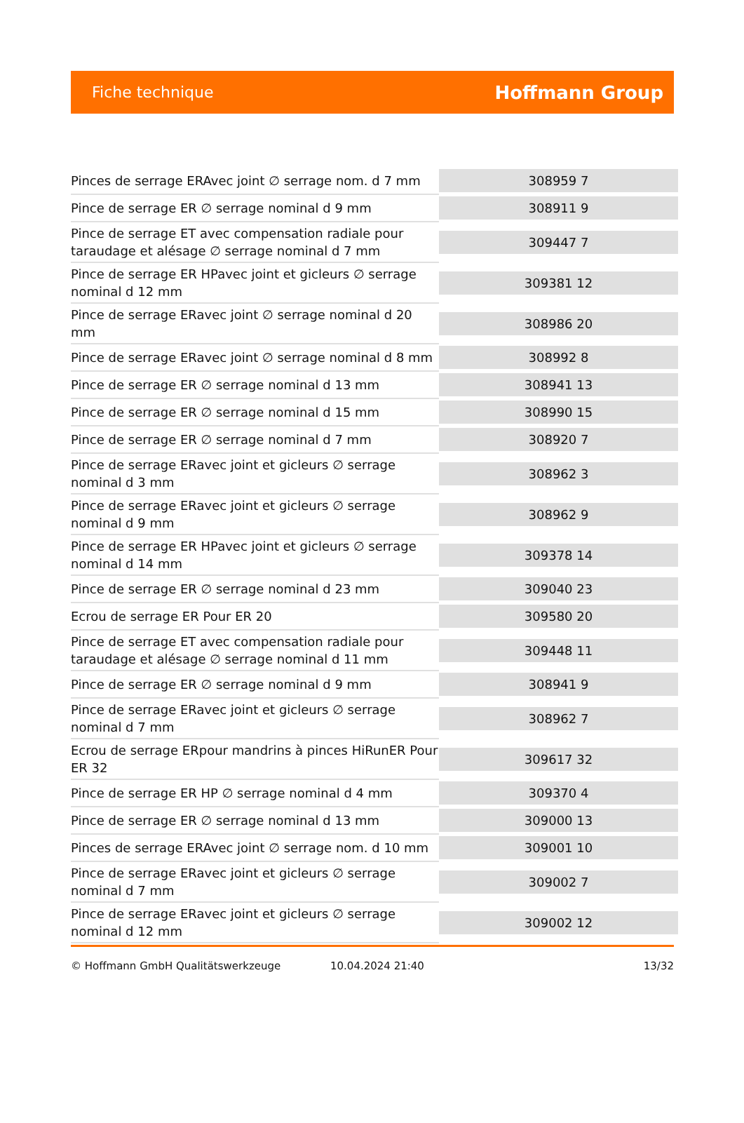Fiche technique Hoffmann Group
| Pinces de serrage ERAvec joint ∅ serrage nom. d 7 mm | 308959 7 |
| Pince de serrage ER ∅ serrage nominal d 9 mm | 308911 9 |
| Pince de serrage ET avec compensation radiale pour taraudage et alésage ∅ serrage nominal d 7 mm | 309447 7 |
| Pince de serrage ER HPavec joint et gicleurs ∅ serrage nominal d 12 mm | 309381 12 |
| Pince de serrage ERavec joint ∅ serrage nominal d 20 mm | 308986 20 |
| Pince de serrage ERavec joint ∅ serrage nominal d 8 mm | 308992 8 |
| Pince de serrage ER ∅ serrage nominal d 13 mm | 308941 13 |
| Pince de serrage ER ∅ serrage nominal d 15 mm | 308990 15 |
| Pince de serrage ER ∅ serrage nominal d 7 mm | 308920 7 |
| Pince de serrage ERavec joint et gicleurs ∅ serrage nominal d 3 mm | 308962 3 |
| Pince de serrage ERavec joint et gicleurs ∅ serrage nominal d 9 mm | 308962 9 |
| Pince de serrage ER HPavec joint et gicleurs ∅ serrage nominal d 14 mm | 309378 14 |
| Pince de serrage ER ∅ serrage nominal d 23 mm | 309040 23 |
| Ecrou de serrage ER Pour ER 20 | 309580 20 |
| Pince de serrage ET avec compensation radiale pour taraudage et alésage ∅ serrage nominal d 11 mm | 309448 11 |
| Pince de serrage ER ∅ serrage nominal d 9 mm | 308941 9 |
| Pince de serrage ERavec joint et gicleurs ∅ serrage nominal d 7 mm | 308962 7 |
| Ecrou de serrage ERpour mandrins à pinces HiRunER Pour ER 32 | 309617 32 |
| Pince de serrage ER HP ∅ serrage nominal d 4 mm | 309370 4 |
| Pince de serrage ER ∅ serrage nominal d 13 mm | 309000 13 |
| Pinces de serrage ERAvec joint ∅ serrage nom. d 10 mm | 309001 10 |
| Pince de serrage ERavec joint et gicleurs ∅ serrage nominal d 7 mm | 309002 7 |
| Pince de serrage ERavec joint et gicleurs ∅ serrage nominal d 12 mm | 309002 12 |
© Hoffmann GmbH Qualitätswerkzeuge 10.04.2024 21:40 13/32